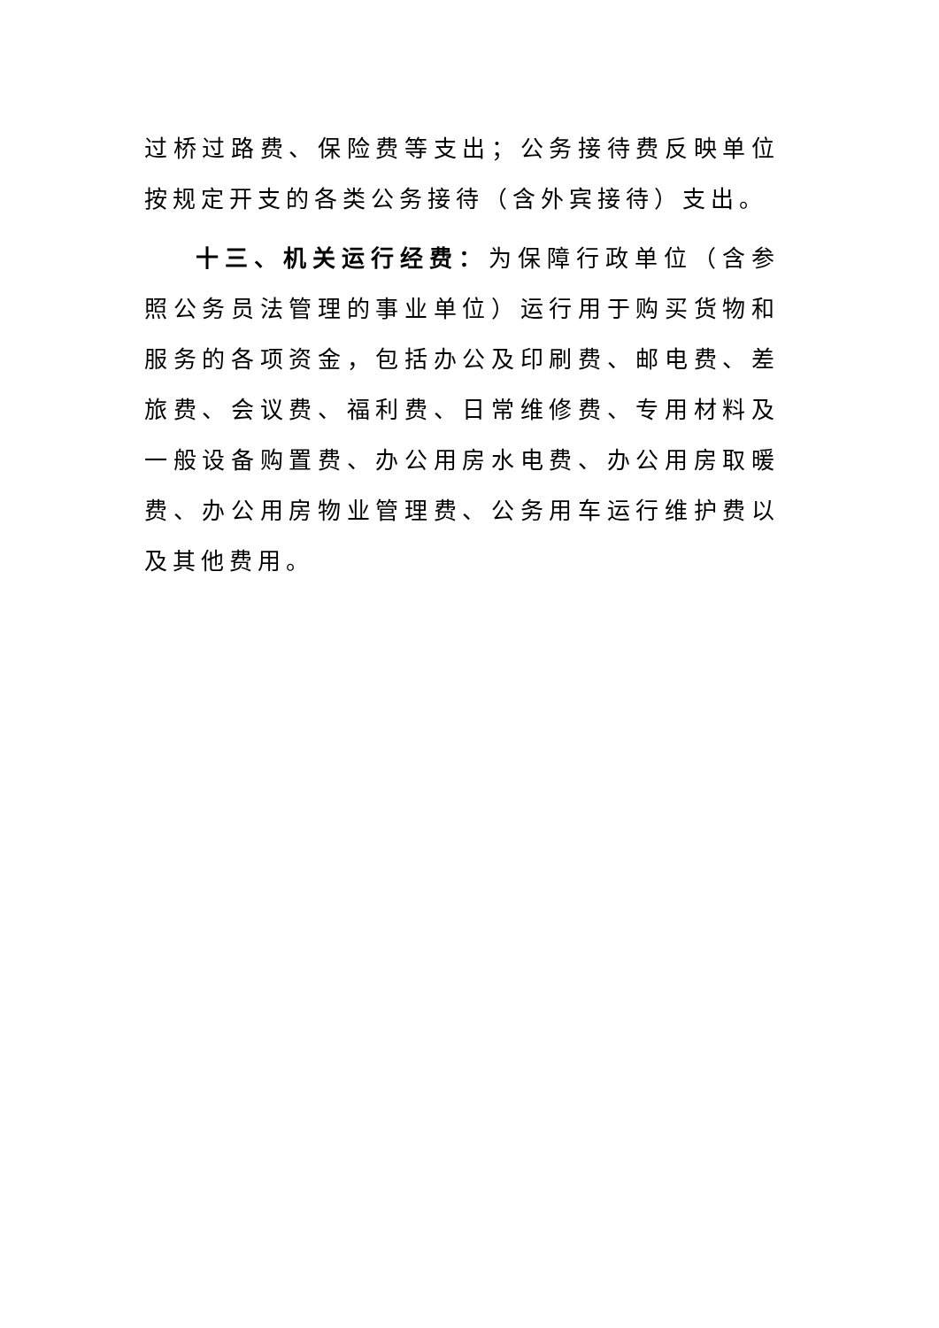过桥过路费、保险费等支出；公务接待费反映单位按规定开支的各类公务接待（含外宾接待）支出。
十三、机关运行经费：为保障行政单位（含参照公务员法管理的事业单位）运行用于购买货物和服务的各项资金，包括办公及印刷费、邮电费、差旅费、会议费、福利费、日常维修费、专用材料及一般设备购置费、办公用房水电费、办公用房取暖费、办公用房物业管理费、公务用车运行维护费以及其他费用。